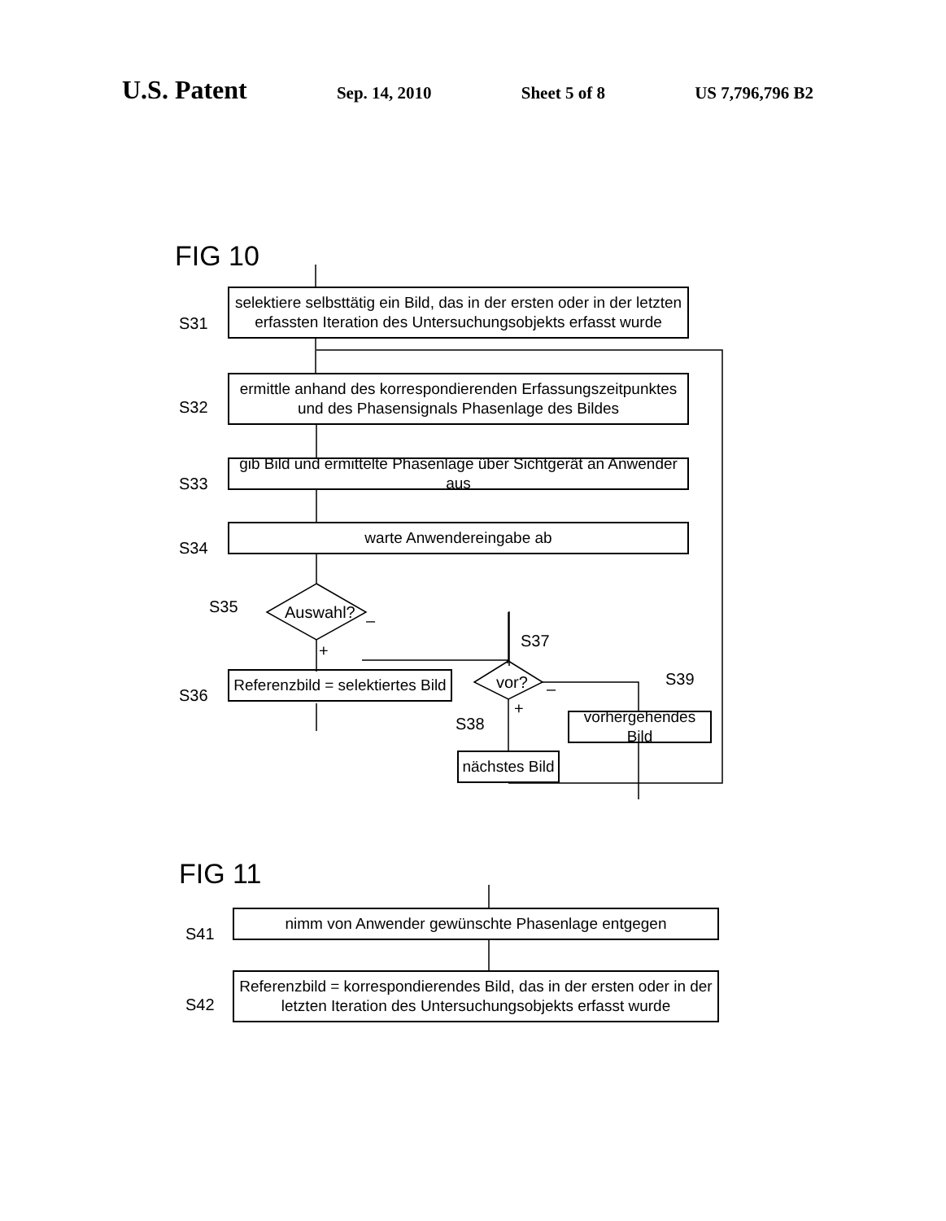U.S. Patent Sep. 14, 2010 Sheet 5 of 8 US 7,796,796 B2
FIG 10
S31
selektiere selbsttätig ein Bild, das in der ersten oder in der letzten erfassten Iteration des Untersuchungsobjekts erfasst wurde
S32
ermittle anhand des korrespondierenden Erfassungszeitpunktes und des Phasensignals Phasenlage des Bildes
S33
gib Bild und ermittelte Phasenlage über Sichtgerät an Anwender aus
S34
warte Anwendereingabe ab
S35 Auswahl? –
+
S37
vor? –
+
S36
Referenzbild = selektiertes Bild
S39
vorhergehendes Bild
S38
nächstes Bild
FIG 11
S41
nimm von Anwender gewünschte Phasenlage entgegen
S42
Referenzbild = korrespondierendes Bild, das in der ersten oder in der letzten Iteration des Untersuchungsobjekts erfasst wurde